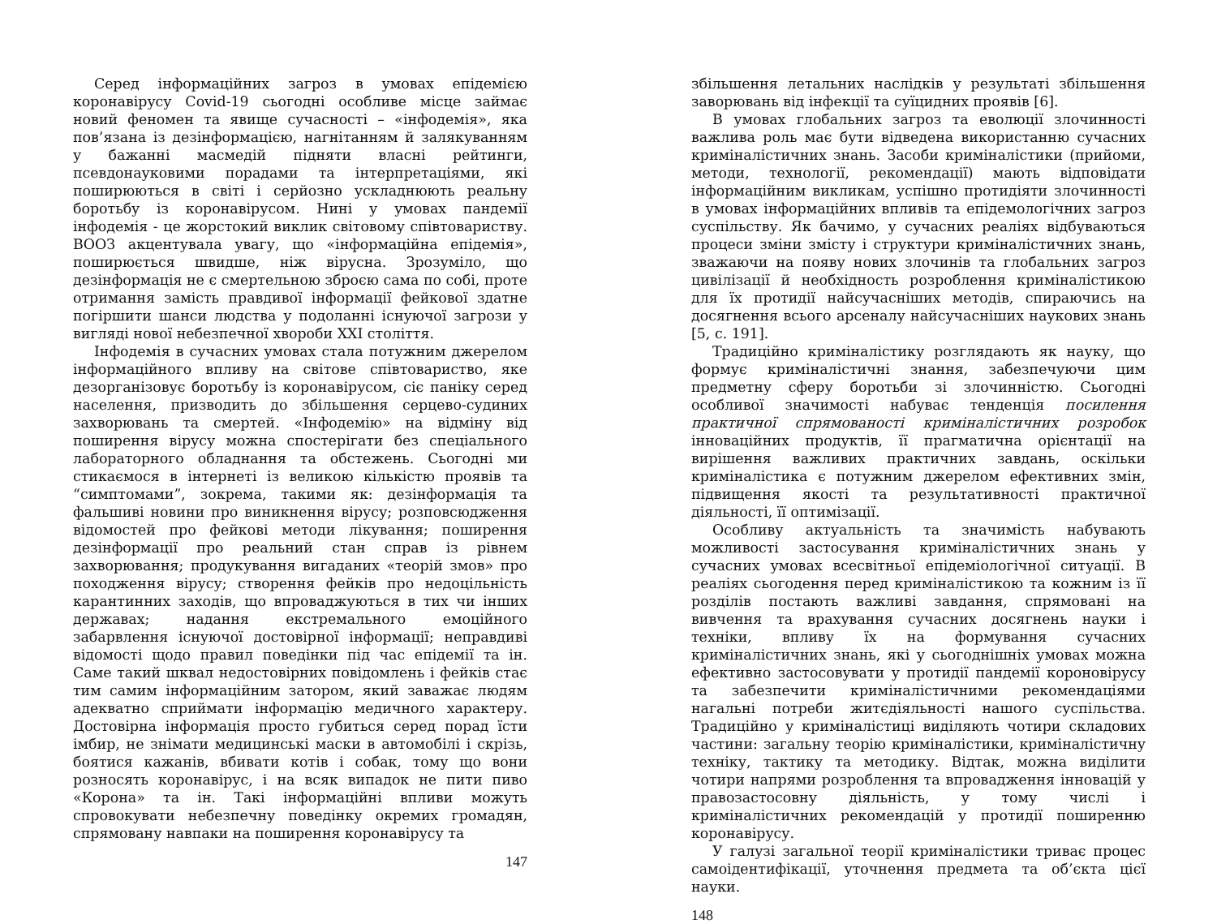Серед інформаційних загроз в умовах епідемією коронавірусу Covid-19 сьогодні особливе місце займає новий феномен та явище сучасності – «інфодемія», яка пов’язана із дезінформацією, нагнітанням й залякуванням у бажанні масмедій підняти власні рейтинги, псевдонауковими порадами та інтерпретаціями, які поширюються в світі і серйозно ускладнюють реальну боротьбу із коронавірусом. Нині у умовах пандемії інфодемія - це жорстокий виклик світовому співтовариству. ВООЗ акцентувала увагу, що «інформаційна епідемія», поширюється швидше, ніж вірусна. Зрозуміло, що дезінформація не є смертельною зброєю сама по собі, проте отримання замість правдивої інформації фейкової здатне погіршити шанси людства у подоланні існуючої загрози у вигляді нової небезпечної хвороби XXI століття.
Інфодемія в сучасних умовах стала потужним джерелом інформаційного впливу на світове співтовариство, яке дезорганізовує боротьбу із коронавірусом, сіє паніку серед населення, призводить до збільшення серцево-судиних захворювань та смертей. «Інфодемію» на відміну від поширення вірусу можна спостерігати без спеціального лабораторного обладнання та обстежень. Сьогодні ми стикаємося в інтернеті із великою кількістю проявів та “симптомами”, зокрема, такими як: дезінформація та фальшиві новини про виникнення вірусу; розповсюдження відомостей про фейкові методи лікування; поширення дезінформації про реальний стан справ із рівнем захворювання; продукування вигаданих «теорій змов» про походження вірусу; створення фейків про недоцільність карантинних заходів, що впроваджуються в тих чи інших державах; надання екстремального емоційного забарвлення існуючої достовірної інформації; неправдиві відомості щодо правил поведінки під час епідемії та ін. Саме такий шквал недостовірних повідомлень і фейків стає тим самим інформаційним затором, який заважає людям адекватно сприймати інформацію медичного характеру. Достовірна інформація просто губиться серед порад їсти імбир, не знімати медицинські маски в автомобілі і скрізь, боятися кажанів, вбивати котів і собак, тому що вони розносять коронавірус, і на всяк випадок не пити пиво «Корона» та ін. Такі інформаційні впливи можуть спровокувати небезпечну поведінку окремих громадян, спрямовану навпаки на поширення коронавірусу та
147
збільшення летальних наслідків у результаті збільшення заворювань від інфекції та суїцидних проявів [6].
В умовах глобальних загроз та еволюції злочинності важлива роль має бути відведена використанню сучасних криміналістичних знань. Засоби криміналістики (прийоми, методи, технології, рекомендації) мають відповідати інформаційним викликам, успішно протидіяти злочинності в умовах інформаційних впливів та епідемологічних загроз суспільству. Як бачимо, у сучасних реаліях відбуваються процеси зміни змісту і структури криміналістичних знань, зважаючи на появу нових злочинів та глобальних загроз цивілізації й необхідность розроблення криміналістикою для їх протидії найсучасніших методів, спираючись на досягнення всього арсеналу найсучасніших наукових знань [5, с. 191].
Традиційно криміналістику розглядають як науку, що формує криміналістичні знання, забезпечуючи цим предметну сферу боротьби зі злочинністю. Сьогодні особливої значимості набуває тенденція посилення практичної спрямованості криміналістичних розробок інноваційних продуктів, її прагматична орієнтації на вирішення важливих практичних завдань, оскільки криміналістика є потужним джерелом ефективних змін, підвищення якості та результативності практичної діяльності, її оптимізації.
Особливу актуальність та значимість набувають можливості застосування криміналістичних знань у сучасних умовах всесвітньої епідеміологічної ситуації. В реаліях сьогодення перед криміналістикою та кожним із її розділів постають важливі завдання, спрямовані на вивчення та врахування сучасних досягнень науки і техніки, впливу їх на формування сучасних криміналістичних знань, які у сьогоднішніх умовах можна ефективно застосовувати у протидії пандемії короновірусу та забезпечити криміналістичними рекомендаціями нагальні потреби житєдіяльності нашого суспільства. Традиційно у криміналістиці виділяють чотири складових частини: загальну теорію криміналістики, криміналістичну техніку, тактику та методику. Відтак, можна виділити чотири напрями розроблення та впровадження інновацій у правозастосовну діяльність, у тому числі і криміналістичних рекомендацій у протидії поширенню коронавірусу.
У галузі загальної теорії криміналістики триває процес самоідентифікації, уточнення предмета та об’єкта цієї науки.
148